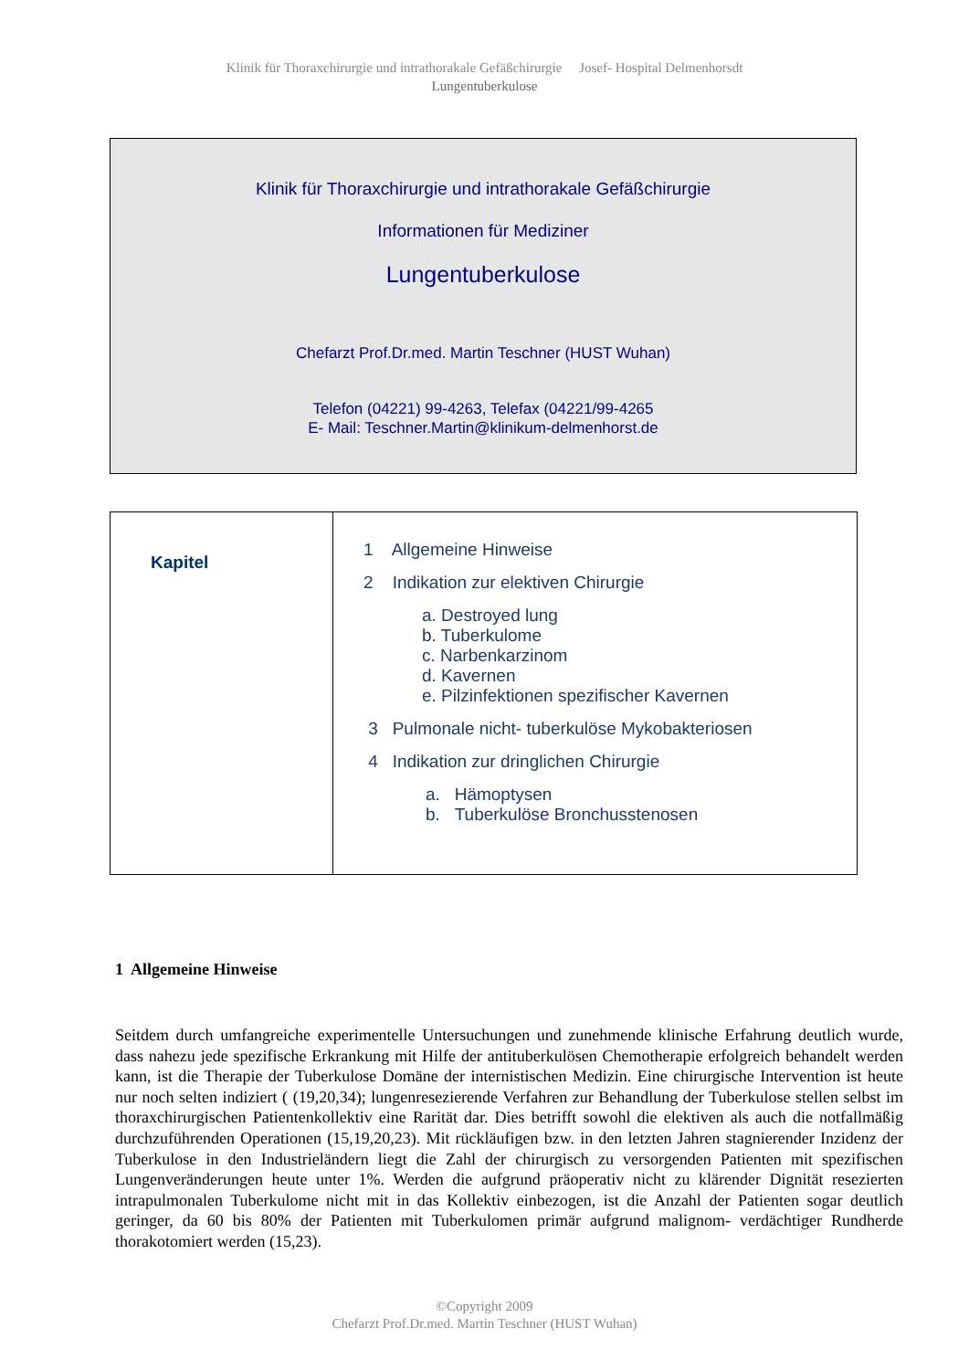Klinik für Thoraxchirurgie und intrathorakale Gefäßchirurgie Josef- Hospital Delmenhorsdt
Lungentuberkulose
Klinik für Thoraxchirurgie und intrathorakale Gefäßchirurgie
Informationen für Mediziner
Lungentuberkulose
Chefarzt Prof.Dr.med. Martin Teschner (HUST Wuhan)
Telefon (04221) 99-4263, Telefax (04221/99-4265
E- Mail: Teschner.Martin@klinikum-delmenhorst.de
| Kapitel | 1 Allgemeine Hinweise 2 Indikation zur elektiven Chirurgie a. Destroyed lung b. Tuberkulome c. Narbenkarzinom d. Kavernen e. Pilzinfektionen spezifischer Kavernen 3 Pulmonale nicht- tuberkulöse Mykobakteriosen 4 Indikation zur dringlichen Chirurgie a. Hämoptysen b. Tuberkulöse Bronchusstenosen |
1 Allgemeine Hinweise
Seitdem durch umfangreiche experimentelle Untersuchungen und zunehmende klinische Erfahrung deutlich wurde, dass nahezu jede spezifische Erkrankung mit Hilfe der antituberkulösen Chemotherapie erfolgreich behandelt werden kann, ist die Therapie der Tuberkulose Domäne der internistischen Medizin. Eine chirurgische Intervention ist heute nur noch selten indiziert ( (19,20,34); lungenresezierende Verfahren zur Behandlung der Tuberkulose stellen selbst im thoraxchirurgischen Patientenkollektiv eine Rarität dar. Dies betrifft sowohl die elektiven als auch die notfallmäßig durchzuführenden Operationen (15,19,20,23). Mit rückläufigen bzw. in den letzten Jahren stagnierender Inzidenz der Tuberkulose in den Industrieländern liegt die Zahl der chirurgisch zu versorgenden Patienten mit spezifischen Lungenveränderungen heute unter 1%. Werden die aufgrund präoperativ nicht zu klärender Dignität resezierten intrapulmonalen Tuberkulome nicht mit in das Kollektiv einbezogen, ist die Anzahl der Patienten sogar deutlich geringer, da 60 bis 80% der Patienten mit Tuberkulomen primär aufgrund malignom- verdächtiger Rundherde thorakotomiert werden (15,23).
©Copyright 2009
Chefarzt Prof.Dr.med. Martin Teschner (HUST Wuhan)